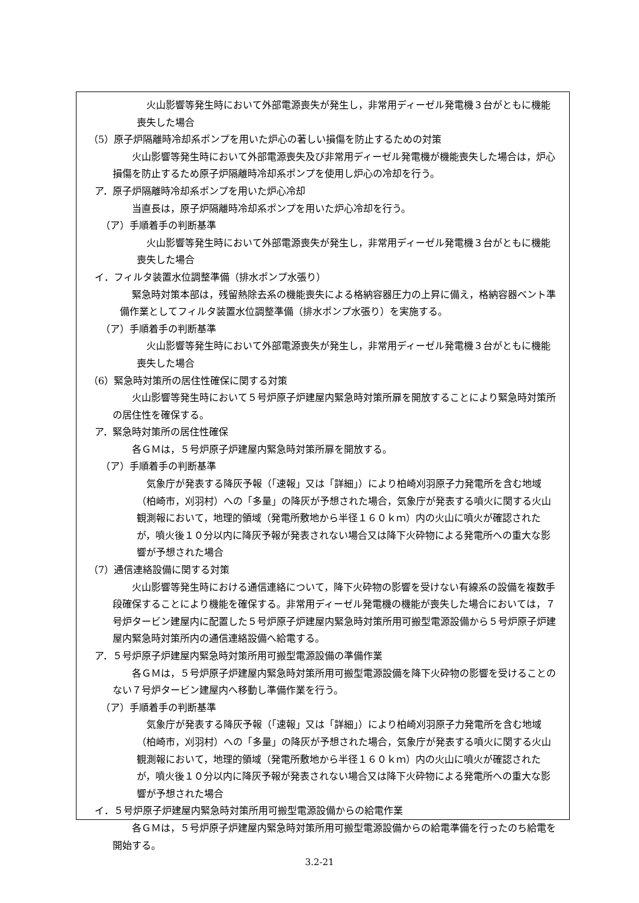火山影響等発生時において外部電源喪失が発生し，非常用ディーゼル発電機３台がともに機能喪失した場合
（5）原子炉隔離時冷却系ポンプを用いた炉心の著しい損傷を防止するための対策
火山影響等発生時において外部電源喪失及び非常用ディーゼル発電機が機能喪失した場合は，炉心損傷を防止するため原子炉隔離時冷却系ポンプを使用し炉心の冷却を行う。
ア．原子炉隔離時冷却系ポンプを用いた炉心冷却
当直長は，原子炉隔離時冷却系ポンプを用いた炉心冷却を行う。
（ア）手順着手の判断基準
火山影響等発生時において外部電源喪失が発生し，非常用ディーゼル発電機３台がともに機能喪失した場合
イ．フィルタ装置水位調整準備（排水ポンプ水張り）
緊急時対策本部は，残留熱除去系の機能喪失による格納容器圧力の上昇に備え，格納容器ベント準備作業としてフィルタ装置水位調整準備（排水ポンプ水張り）を実施する。
（ア）手順着手の判断基準
火山影響等発生時において外部電源喪失が発生し，非常用ディーゼル発電機３台がともに機能喪失した場合
（6）緊急時対策所の居住性確保に関する対策
火山影響等発生時において５号炉原子炉建屋内緊急時対策所扉を開放することにより緊急時対策所の居住性を確保する。
ア．緊急時対策所の居住性確保
各ＧＭは，５号炉原子炉建屋内緊急時対策所扉を開放する。
（ア）手順着手の判断基準
気象庁が発表する降灰予報（「速報」又は「詳細」）により柏崎刈羽原子力発電所を含む地域（柏崎市，刈羽村）への「多量」の降灰が予想された場合，気象庁が発表する噴火に関する火山観測報において，地理的領域（発電所敷地から半径１６０ｋｍ）内の火山に噴火が確認されたが，噴火後１０分以内に降灰予報が発表されない場合又は降下火砕物による発電所への重大な影響が予想された場合
（7）通信連絡設備に関する対策
火山影響等発生時における通信連絡について，降下火砕物の影響を受けない有線系の設備を複数手段確保することにより機能を確保する。非常用ディーゼル発電機の機能が喪失した場合においては，７号炉タービン建屋内に配置した５号炉原子炉建屋内緊急時対策所用可搬型電源設備から５号炉原子炉建屋内緊急時対策所内の通信連絡設備へ給電する。
ア．５号炉原子炉建屋内緊急時対策所用可搬型電源設備の準備作業
各ＧＭは，５号炉原子炉建屋内緊急時対策所用可搬型電源設備を降下火砕物の影響を受けることのない７号炉タービン建屋内へ移動し準備作業を行う。
（ア）手順着手の判断基準
気象庁が発表する降灰予報（「速報」又は「詳細」）により柏崎刈羽原子力発電所を含む地域（柏崎市，刈羽村）への「多量」の降灰が予想された場合，気象庁が発表する噴火に関する火山観測報において，地理的領域（発電所敷地から半径１６０ｋｍ）内の火山に噴火が確認されたが，噴火後１０分以内に降灰予報が発表されない場合又は降下火砕物による発電所への重大な影響が予想された場合
イ．５号炉原子炉建屋内緊急時対策所用可搬型電源設備からの給電作業
各ＧＭは，５号炉原子炉建屋内緊急時対策所用可搬型電源設備からの給電準備を行ったのち給電を開始する。
3.2-21